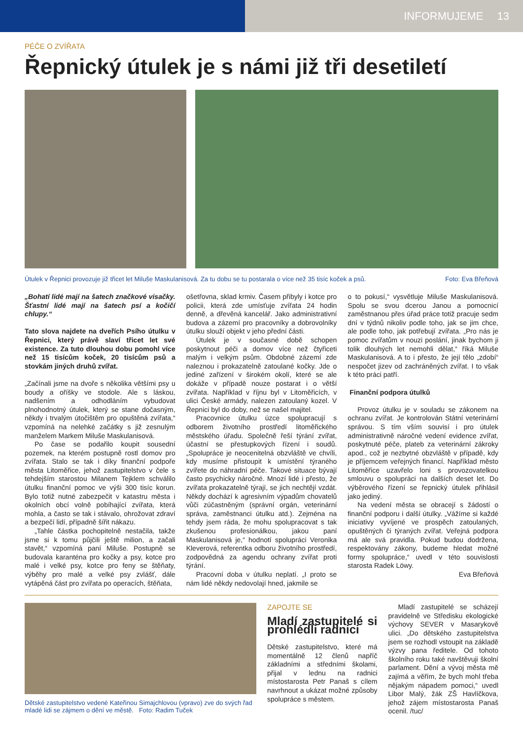INFORMUJEME 13
PÉČE O ZVÍŘATA
Řepnický útulek je s námi již tři desetiletí
Útulek v Řepnici provozuje již třicet let Miluše Maskulanisová. Za tu dobu se tu postarala o více než 35 tisíc koček a psů. Foto: Eva Břeňová
„Bohatí lidé mají na šatech značkové visačky. Šťastní lidé mají na šatech psí a kočičí chlupy.“
Tato slova najdete na dveřích Psího útulku v Řepnici, který právě slaví třicet let své existence. Za tuto dlouhou dobu pomohl více než 15 tisícům koček, 20 tisícům psů a stovkám jiných druhů zvířat.
„Začínali jsme na dvoře s několika většími psy u boudy a oříšky ve stodole. Ale s láskou, nadšením a odhodláním vybudovat plnohodnotný útulek, který se stane dočasným, někdy i trvalým útočištěm pro opuštěná zvířata,“ vzpomíná na nelehké začátky s již zesnulým manželem Markem Miluše Maskulanisová.
Po čase se podařilo koupit sousední pozemek, na kterém postupně rostl domov pro zvířata. Stalo se tak i díky finanční podpoře města Litoměřice, jehož zastupitelstvo v čele s tehdejším starostou Milanem Tejklem schválilo útulku finanční pomoc ve výši 300 tisíc korun. Bylo totiž nutné zabezpečit v katastru města i okolních obcí volně pobíhající zvířata, která mohla, a často se tak i stávalo, ohrožovat zdraví a bezpečí lidí, případně šířit nákazu.
„Tahle částka pochopitelně nestačila, takže jsme si k tomu půjčili ještě milion, a začali stavět,“ vzpomíná paní Miluše. Postupně se budovala karanténa pro kočky a psy, kotce pro malé i velké psy, kotce pro feny se štěňaty, výběhy pro malé a velké psy zvlášť, dále vytápěná část pro zvířata po operacích, štěňata,
ošetřovna, sklad krmiv. Časem přibyly i kotce pro policii, která zde umísťuje zvířata 24 hodin denně, a dřevěná kancelář. Jako administrativní budova a zázemí pro pracovníky a dobrovolníky útulku slouží objekt v jeho přední části.
Útulek je v současné době schopen poskytnout péči a domov více než čtyřiceti malým i velkým psům. Obdobné zázemí zde naleznou i prokazatelně zatoulané kočky. Jde o jediné zařízení v širokém okolí, které se ale dokáže v případě nouze postarat i o větší zvířata. Například v říjnu byl v Litoměřicích, v ulici České armády, nalezen zatoulaný kozel. V Řepnici byl do doby, než se našel majitel.
Pracovnice útulku úzce spolupracují s odborem životního prostředí litoměřického městského úřadu. Společně řeší týrání zvířat, účastní se přestupkových řízení i soudů. „Spolupráce je neocenitelná obzvláště ve chvíli, kdy musíme přistoupit k umístění týraného zvířete do náhradní péče. Takové situace bývají často psychicky náročné. Mnozí lidé i přesto, že zvířata prokazatelně týrají, se jich nechtějí vzdát. Někdy dochází k agresivním výpadům chovatelů vůči zúčastněným (správní orgán, veterinární správa, zaměstnanci útulku atd.). Zejména na tehdy jsem ráda, že mohu spolupracovat s tak zkušenou profesionálkou, jakou paní Maskulanisová je,“ hodnotí spolupráci Veronika Kleverová, referentka odboru životního prostředí, zodpovědná za agendu ochrany zvířat proti týrání.
Pracovní doba v útulku neplatí. „I proto se nám lidé někdy nedovolají hned, jakmile se
o to pokusí,“ vysvětluje Miluše Maskulanisová. Spolu se svou dcerou Janou a pomocnicí zaměstnanou přes úřad práce totiž pracuje sedm dní v týdnů nikoliv podle toho, jak se jim chce, ale podle toho, jak potřebují zvířata. „Pro nás je pomoc zvířatům v nouzi poslání, jinak bychom ji tolik dlouhých let nemohli dělat,“ říká Miluše Maskulanisová. A to i přesto, že její tělo „zdobí“ nespočet jizev od zachráněných zvířat. I to však k této práci patří.
Finanční podpora útulků
Provoz útulku je v souladu se zákonem na ochranu zvířat. Je kontrolován Státní veterinární správou. S tím vším souvisí i pro útulek administrativně náročné vedení evidence zvířat, poskytnuté péče, plateb za veterinární zákroky apod., což je nezbytné obzvláště v případě, kdy je příjemcem veřejných financí. Například město Litoměřice uzavřelo loni s provozovatelkou smlouvu o spolupráci na dalších deset let. Do výběrového řízení se řepnický útulek přihlásil jako jediný.
Na vedení města se obracejí s žádostí o finanční podporu i další útulky. „Vážíme si každé iniciativy vyvíjené ve prospěch zatoulaných, opuštěných či týraných zvířat. Veřejná podpora má ale svá pravidla. Pokud budou dodržena, respektovány zákony, budeme hledat možné formy spolupráce,“ uvedl v této souvislosti starosta Radek Löwy.
Eva Břeňová
Dětské zastupitelstvo vedené Kateřinou Simajchlovou (vpravo) zve do svých řad mladé lidi se zájmem o dění ve městě. Foto: Radim Tuček
ZAPOJTE SE
Mladí zastupitelé si prohlédli radnici
Dětské zastupitelstvo, které má momentálně 12 členů napříč základními a středními školami, přijal v lednu na radnici místostarosta Petr Panaš s cílem navrhnout a ukázat možné způsoby spolupráce s městem.
Mladí zastupitelé se scházejí pravidelně ve Středisku ekologické výchovy SEVER v Masarykově ulici. „Do dětského zastupitelstva jsem se rozhodl vstoupit na základě výzvy pana ředitele. Od tohoto školního roku také navštěvuji školní parlament. Dění a vývoj města mě zajímá a věřím, že bych mohl třeba nějakým nápadem pomoci,“ uvedl Libor Malý, žák ZŠ Havlíčkova, jehož zájem místostarosta Panaš ocenil. /tuc/